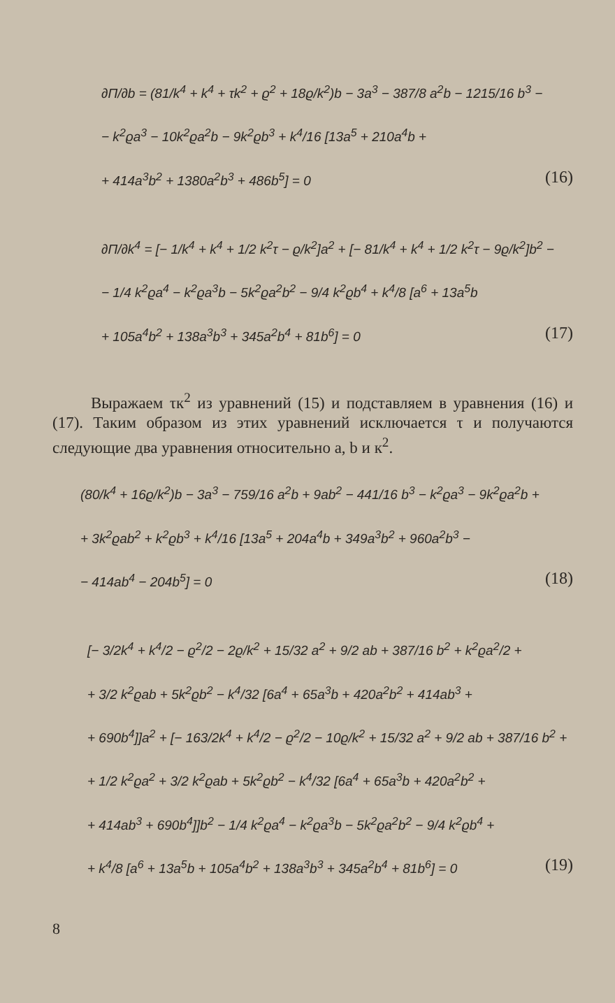∂Π/∂b = (81/k<sup>4</sup> + k<sup>4</sup> + τk<sup>2</sup> + ϱ<sup>2</sup> + 18ϱ/k<sup>2</sup>)b − 3a<sup>3</sup> − 387/8 a<sup>2</sup>b − 1215/16 b<sup>3</sup> −
− k<sup>2</sup>ϱa<sup>3</sup> − 10k<sup>2</sup>ϱa<sup>2</sup>b − 9k<sup>2</sup>ϱb<sup>3</sup> + k<sup>4</sup>/16 [13a<sup>5</sup> + 210a<sup>4</sup>b +
+ 414a<sup>3</sup>b<sup>2</sup> + 1380a<sup>2</sup>b<sup>3</sup> + 486b<sup>5</sup>] = 0 (16)
∂Π/∂k<sup>4</sup> = [− 1/k<sup>4</sup> + k<sup>4</sup> + 1/2 k<sup>2</sup>τ − ϱ/k<sup>2</sup>]a<sup>2</sup> + [− 81/k<sup>4</sup> + k<sup>4</sup> + 1/2 k<sup>2</sup>τ − 9ϱ/k<sup>2</sup>]b<sup>2</sup> −
− 1/4 k<sup>2</sup>ϱa<sup>4</sup> − k<sup>2</sup>ϱa<sup>3</sup>b − 5k<sup>2</sup>ϱa<sup>2</sup>b<sup>2</sup> − 9/4 k<sup>2</sup>ϱb<sup>4</sup> + k<sup>4</sup>/8 [a<sup>6</sup> + 13a<sup>5</sup>b
+ 105a<sup>4</sup>b<sup>2</sup> + 138a<sup>3</sup>b<sup>3</sup> + 345a<sup>2</sup>b<sup>4</sup> + 81b<sup>6</sup>] = 0 (17)
Выражаем τк<sup>2</sup> из уравнений (15) и подставляем в уравнения (16) и (17). Таким образом из этих уравнений исключается τ и получаются следующие два уравнения относительно a, b и к<sup>2</sup>.
(80/k<sup>4</sup> + 16ϱ/k<sup>2</sup>)b − 3a<sup>3</sup> − 759/16 a<sup>2</sup>b + 9ab<sup>2</sup> − 441/16 b<sup>3</sup> − k<sup>2</sup>ϱa<sup>3</sup> − 9k<sup>2</sup>ϱa<sup>2</sup>b +
+ 3k<sup>2</sup>ϱab<sup>2</sup> + k<sup>2</sup>ϱb<sup>3</sup> + k<sup>4</sup>/16 [13a<sup>5</sup> + 204a<sup>4</sup>b + 349a<sup>3</sup>b<sup>2</sup> + 960a<sup>2</sup>b<sup>3</sup> −
− 414ab<sup>4</sup> − 204b<sup>5</sup>] = 0 (18)
[− 3/2k<sup>4</sup> + k<sup>4</sup>/2 − ϱ<sup>2</sup>/2 − 2ϱ/k<sup>2</sup> + 15/32 a<sup>2</sup> + 9/2 ab + 387/16 b<sup>2</sup> + k<sup>2</sup>ϱa<sup>2</sup>/2 +
+ 3/2 k<sup>2</sup>ϱab + 5k<sup>2</sup>ϱb<sup>2</sup> − k<sup>4</sup>/32 [6a<sup>4</sup> + 65a<sup>3</sup>b + 420a<sup>2</sup>b<sup>2</sup> + 414ab<sup>3</sup> +
+ 690b<sup>4</sup>]]a<sup>2</sup> + [− 163/2k<sup>4</sup> + k<sup>4</sup>/2 − ϱ<sup>2</sup>/2 − 10ϱ/k<sup>2</sup> + 15/32 a<sup>2</sup> + 9/2 ab + 387/16 b<sup>2</sup> +
+ 1/2 k<sup>2</sup>ϱa<sup>2</sup> + 3/2 k<sup>2</sup>ϱab + 5k<sup>2</sup>ϱb<sup>2</sup> − k<sup>4</sup>/32 [6a<sup>4</sup> + 65a<sup>3</sup>b + 420a<sup>2</sup>b<sup>2</sup> +
+ 414ab<sup>3</sup> + 690b<sup>4</sup>]]b<sup>2</sup> − 1/4 k<sup>2</sup>ϱa<sup>4</sup> − k<sup>2</sup>ϱa<sup>3</sup>b − 5k<sup>2</sup>ϱa<sup>2</sup>b<sup>2</sup> − 9/4 k<sup>2</sup>ϱb<sup>4</sup> +
+ k<sup>4</sup>/8 [a<sup>6</sup> + 13a<sup>5</sup>b + 105a<sup>4</sup>b<sup>2</sup> + 138a<sup>3</sup>b<sup>3</sup> + 345a<sup>2</sup>b<sup>4</sup> + 81b<sup>6</sup>] = 0 (19)
8